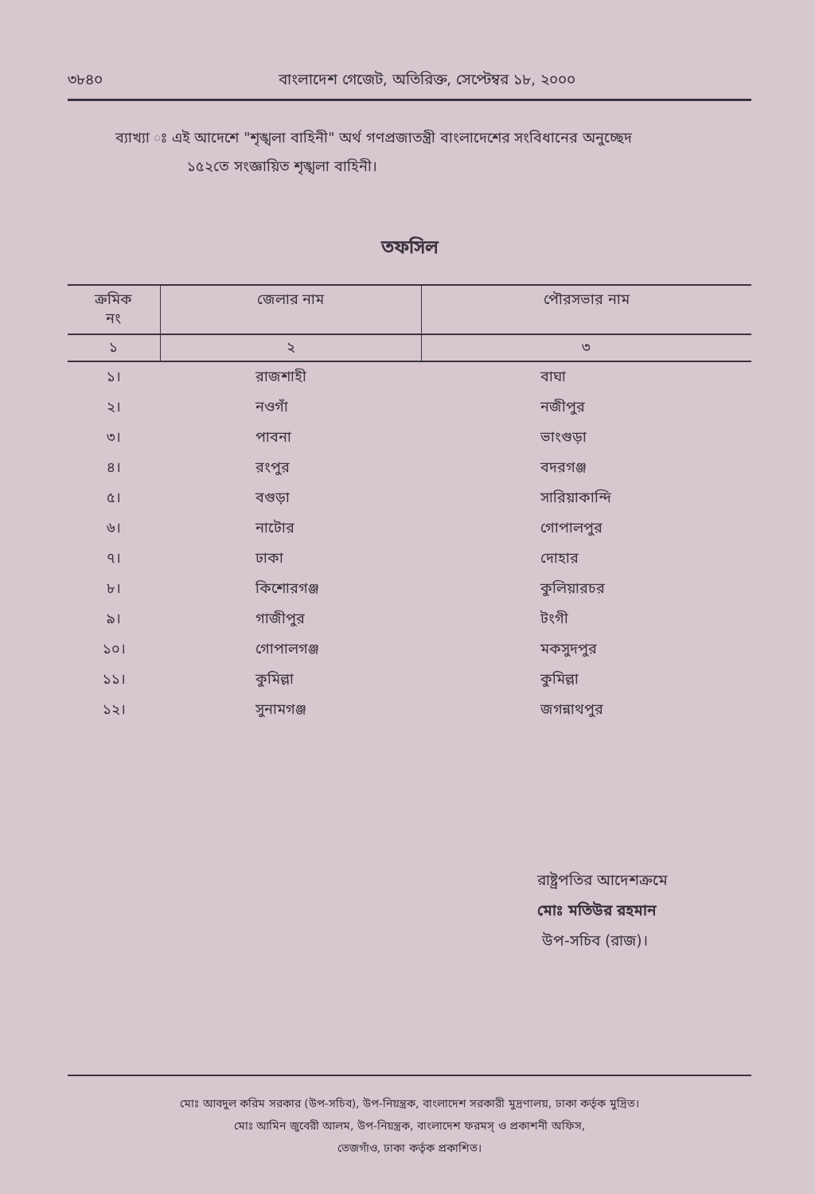৩৮৪০ বাংলাদেশ গেজেট, অতিরিক্ত, সেপ্টেম্বর ১৮, ২০০০
ব্যাখ্যা ঃ এই আদেশে "শৃঙ্খলা বাহিনী" অর্থ গণপ্রজাতন্ত্রী বাংলাদেশের সংবিধানের অনুচ্ছেদ
১৫২তে সংজ্ঞায়িত শৃঙ্খলা বাহিনী।
তফসিল
| ক্রমিক নং | জেলার নাম | পৌরসভার নাম |
| --- | --- | --- |
| ১ | ২ | ৩ |
| ১। | রাজশাহী | বাঘা |
| ২। | নওগাঁ | নজীপুর |
| ৩। | পাবনা | ভাংগুড়া |
| ৪। | রংপুর | বদরগঞ্জ |
| ৫। | বগুড়া | সারিয়াকান্দি |
| ৬। | নাটোর | গোপালপুর |
| ৭। | ঢাকা | দোহার |
| ৮। | কিশোরগঞ্জ | কুলিয়ারচর |
| ৯। | গাজীপুর | টংগী |
| ১০। | গোপালগঞ্জ | মকসুদপুর |
| ১১। | কুমিল্লা | কুমিল্লা |
| ১২। | সুনামগঞ্জ | জগন্নাথপুর |
রাষ্ট্রপতির আদেশক্রমে
মোঃ মতিউর রহমান
উপ-সচিব (রাজ)।
মোঃ আবদুল করিম সরকার (উপ-সচিব), উপ-নিয়ন্ত্রক, বাংলাদেশ সরকারী মুদ্রণালয়, ঢাকা কর্তৃক মুদ্রিত।
মোঃ আমিন জুবেরী আলম, উপ-নিয়ন্ত্রক, বাংলাদেশ ফরমস্ ও প্রকাশনী অফিস,
তেজগাঁও, ঢাকা কর্তৃক প্রকাশিত।